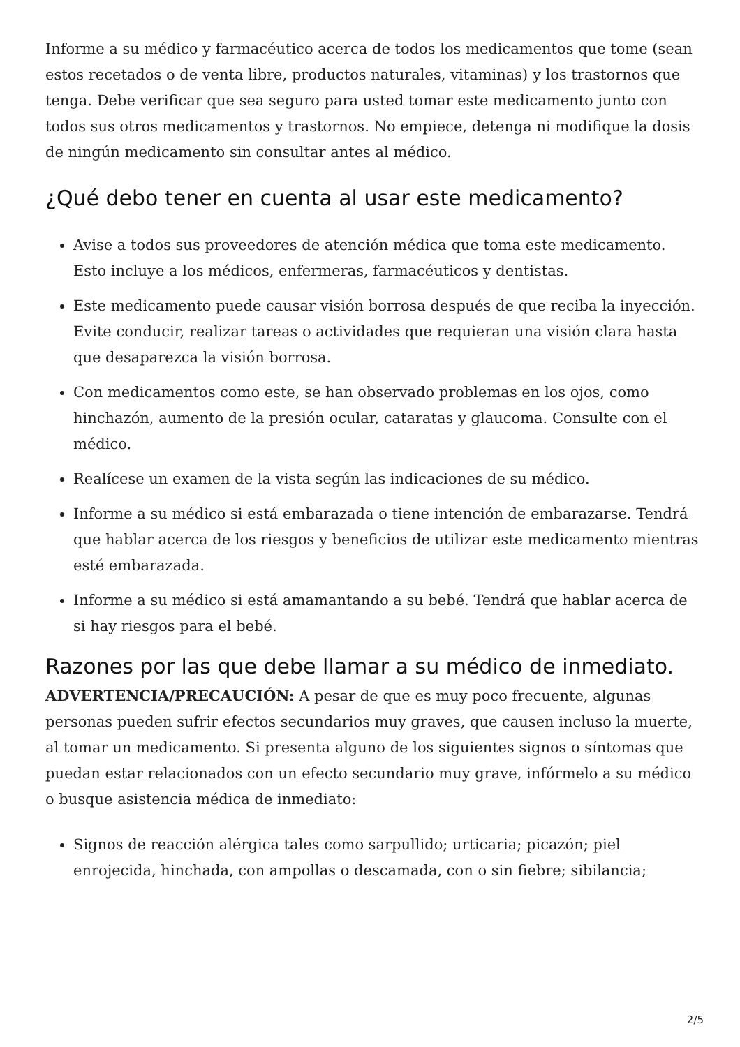Informe a su médico y farmacéutico acerca de todos los medicamentos que tome (sean estos recetados o de venta libre, productos naturales, vitaminas) y los trastornos que tenga. Debe verificar que sea seguro para usted tomar este medicamento junto con todos sus otros medicamentos y trastornos. No empiece, detenga ni modifique la dosis de ningún medicamento sin consultar antes al médico.
¿Qué debo tener en cuenta al usar este medicamento?
Avise a todos sus proveedores de atención médica que toma este medicamento. Esto incluye a los médicos, enfermeras, farmacéuticos y dentistas.
Este medicamento puede causar visión borrosa después de que reciba la inyección. Evite conducir, realizar tareas o actividades que requieran una visión clara hasta que desaparezca la visión borrosa.
Con medicamentos como este, se han observado problemas en los ojos, como hinchazón, aumento de la presión ocular, cataratas y glaucoma. Consulte con el médico.
Realícese un examen de la vista según las indicaciones de su médico.
Informe a su médico si está embarazada o tiene intención de embarazarse. Tendrá que hablar acerca de los riesgos y beneficios de utilizar este medicamento mientras esté embarazada.
Informe a su médico si está amamantando a su bebé. Tendrá que hablar acerca de si hay riesgos para el bebé.
Razones por las que debe llamar a su médico de inmediato.
ADVERTENCIA/PRECAUCIÓN: A pesar de que es muy poco frecuente, algunas personas pueden sufrir efectos secundarios muy graves, que causen incluso la muerte, al tomar un medicamento. Si presenta alguno de los siguientes signos o síntomas que puedan estar relacionados con un efecto secundario muy grave, infórmelo a su médico o busque asistencia médica de inmediato:
Signos de reacción alérgica tales como sarpullido; urticaria; picazón; piel enrojecida, hinchada, con ampollas o descamada, con o sin fiebre; sibilancia;
2/5